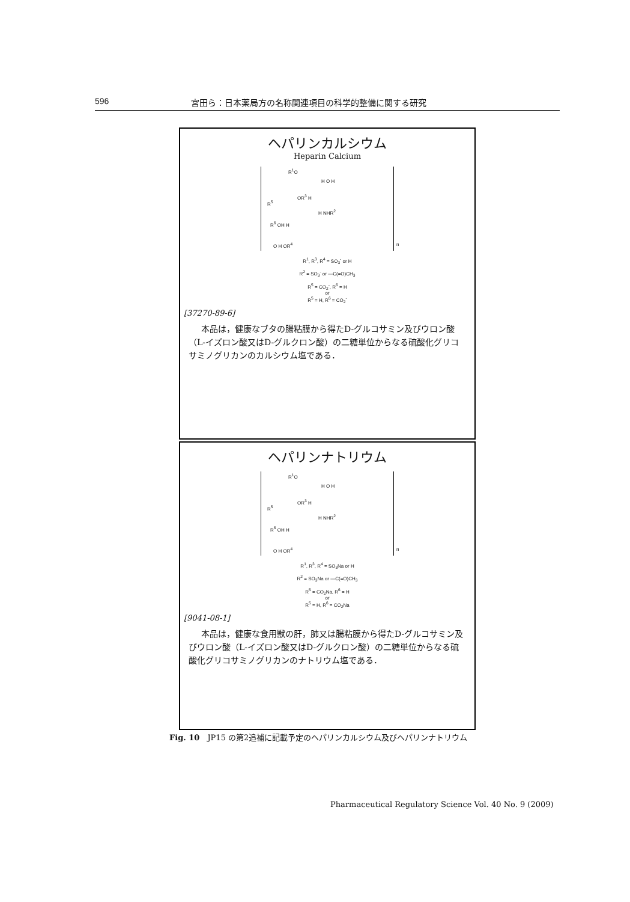596 宮田ら：日本薬局方の名称関連項目の科学的整備に関する研究
ヘパリンカルシウム
Heparin Calcium
R<sup>1</sup>O
H O H
OR<sup>3</sup> H
R<sup>5</sup>
H NHR<sup>2</sup>
R<sup>6</sup> OH H
O H OR<sup>4</sup> n
R<sup>1</sup>, R<sup>3</sup>, R<sup>4</sup> = SO<sub>3</sub><sup>-</sup> or H
R<sup>2</sup> = SO<sub>3</sub><sup>-</sup> or —C(=O)CH<sub>3</sub>
R<sup>5</sup> = CO<sub>2</sub><sup>-</sup>, R<sup>6</sup> = H
or
R<sup>5</sup> = H, R<sup>6</sup> = CO<sub>2</sub><sup>-</sup>
[37270-89-6]
本品は，健康なブタの腸粘膜から得たD-グルコサミン及びウロン酸（L-イズロン酸又はD-グルクロン酸）の二糖単位からなる硫酸化グリコサミノグリカンのカルシウム塩である．
ヘパリンナトリウム
R<sup>1</sup>O
H O H
OR<sup>3</sup> H
R<sup>5</sup>
H NHR<sup>2</sup>
R<sup>6</sup> OH H
O H OR<sup>4</sup> n
R<sup>1</sup>, R<sup>3</sup>, R<sup>4</sup> = SO<sub>3</sub>Na or H
R<sup>2</sup> = SO<sub>3</sub>Na or —C(=O)CH<sub>3</sub>
R<sup>5</sup> = CO<sub>2</sub>Na, R<sup>6</sup> = H
or
R<sup>5</sup> = H, R<sup>6</sup> = CO<sub>2</sub>Na
[9041-08-1]
本品は，健康な食用獣の肝，肺又は腸粘膜から得たD-グルコサミン及びウロン酸（L-イズロン酸又はD-グルクロン酸）の二糖単位からなる硫酸化グリコサミノグリカンのナトリウム塩である．
Fig. 10　JP15 の第2追補に記載予定のヘパリンカルシウム及びヘパリンナトリウム
Pharmaceutical Regulatory Science Vol. 40 No. 9 (2009)